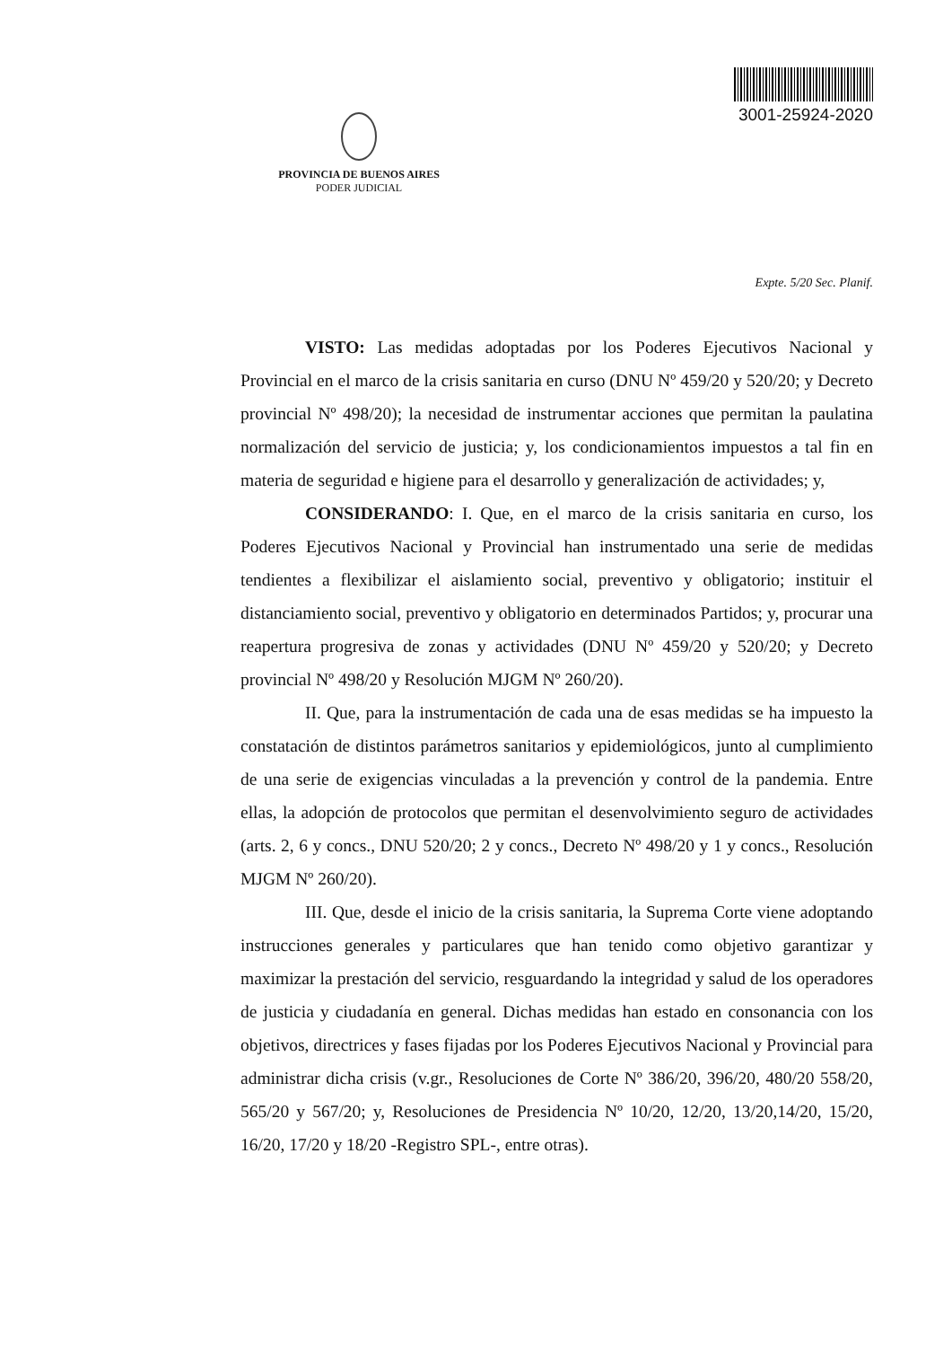PROVINCIA DE BUENOS AIRES
PODER JUDICIAL
3001-25924-2020
Expte. 5/20 Sec. Planif.
VISTO: Las medidas adoptadas por los Poderes Ejecutivos Nacional y Provincial en el marco de la crisis sanitaria en curso (DNU Nº 459/20 y 520/20; y Decreto provincial Nº 498/20); la necesidad de instrumentar acciones que permitan la paulatina normalización del servicio de justicia; y, los condicionamientos impuestos a tal fin en materia de seguridad e higiene para el desarrollo y generalización de actividades; y,
CONSIDERANDO: I. Que, en el marco de la crisis sanitaria en curso, los Poderes Ejecutivos Nacional y Provincial han instrumentado una serie de medidas tendientes a flexibilizar el aislamiento social, preventivo y obligatorio; instituir el distanciamiento social, preventivo y obligatorio en determinados Partidos; y, procurar una reapertura progresiva de zonas y actividades (DNU Nº 459/20 y 520/20; y Decreto provincial Nº 498/20 y Resolución MJGM Nº 260/20).
II. Que, para la instrumentación de cada una de esas medidas se ha impuesto la constatación de distintos parámetros sanitarios y epidemiológicos, junto al cumplimiento de una serie de exigencias vinculadas a la prevención y control de la pandemia. Entre ellas, la adopción de protocolos que permitan el desenvolvimiento seguro de actividades (arts. 2, 6 y concs., DNU 520/20; 2 y concs., Decreto Nº 498/20 y 1 y concs., Resolución MJGM Nº 260/20).
III. Que, desde el inicio de la crisis sanitaria, la Suprema Corte viene adoptando instrucciones generales y particulares que han tenido como objetivo garantizar y maximizar la prestación del servicio, resguardando la integridad y salud de los operadores de justicia y ciudadanía en general. Dichas medidas han estado en consonancia con los objetivos, directrices y fases fijadas por los Poderes Ejecutivos Nacional y Provincial para administrar dicha crisis (v.gr., Resoluciones de Corte Nº 386/20, 396/20, 480/20 558/20, 565/20 y 567/20; y, Resoluciones de Presidencia Nº 10/20, 12/20, 13/20,14/20, 15/20, 16/20, 17/20 y 18/20 -Registro SPL-, entre otras).